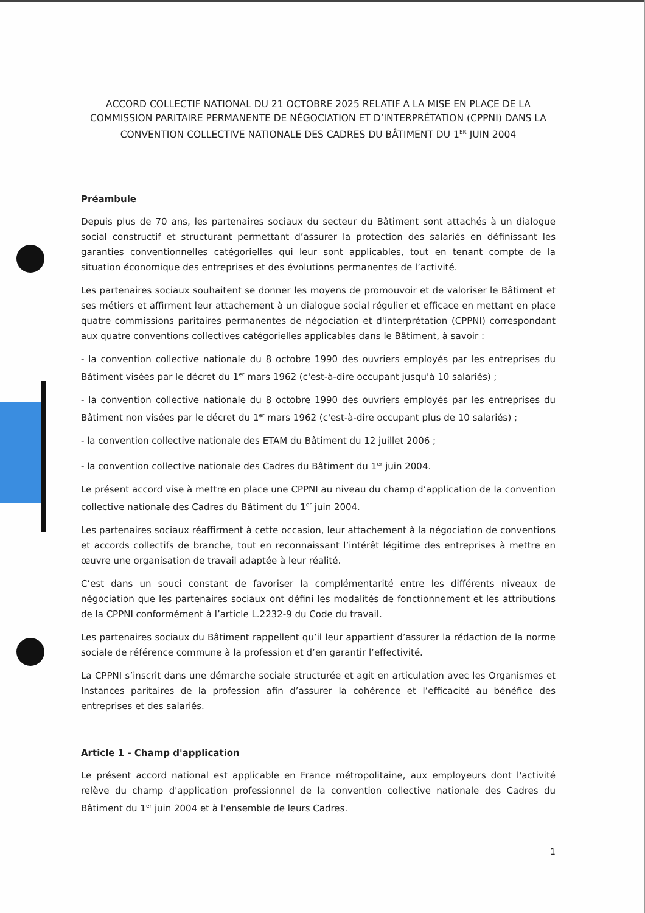ACCORD COLLECTIF NATIONAL DU 21 OCTOBRE 2025 RELATIF A LA MISE EN PLACE DE LA COMMISSION PARITAIRE PERMANENTE DE NÉGOCIATION ET D’INTERPRÉTATION (CPPNI) DANS LA CONVENTION COLLECTIVE NATIONALE DES CADRES DU BÂTIMENT DU 1<sup>ER</sup> JUIN 2004
Préambule
Depuis plus de 70 ans, les partenaires sociaux du secteur du Bâtiment sont attachés à un dialogue social constructif et structurant permettant d’assurer la protection des salariés en définissant les garanties conventionnelles catégorielles qui leur sont applicables, tout en tenant compte de la situation économique des entreprises et des évolutions permanentes de l’activité.
Les partenaires sociaux souhaitent se donner les moyens de promouvoir et de valoriser le Bâtiment et ses métiers et affirment leur attachement à un dialogue social régulier et efficace en mettant en place quatre commissions paritaires permanentes de négociation et d'interprétation (CPPNI) correspondant aux quatre conventions collectives catégorielles applicables dans le Bâtiment, à savoir :
- la convention collective nationale du 8 octobre 1990 des ouvriers employés par les entreprises du Bâtiment visées par le décret du 1<sup>er</sup> mars 1962 (c'est-à-dire occupant jusqu'à 10 salariés) ;
- la convention collective nationale du 8 octobre 1990 des ouvriers employés par les entreprises du Bâtiment non visées par le décret du 1<sup>er</sup> mars 1962 (c'est-à-dire occupant plus de 10 salariés) ;
- la convention collective nationale des ETAM du Bâtiment du 12 juillet 2006 ;
- la convention collective nationale des Cadres du Bâtiment du 1<sup>er</sup> juin 2004.
Le présent accord vise à mettre en place une CPPNI au niveau du champ d’application de la convention collective nationale des Cadres du Bâtiment du 1<sup>er</sup> juin 2004.
Les partenaires sociaux réaffirment à cette occasion, leur attachement à la négociation de conventions et accords collectifs de branche, tout en reconnaissant l’intérêt légitime des entreprises à mettre en œuvre une organisation de travail adaptée à leur réalité.
C’est dans un souci constant de favoriser la complémentarité entre les différents niveaux de négociation que les partenaires sociaux ont défini les modalités de fonctionnement et les attributions de la CPPNI conformément à l’article L.2232-9 du Code du travail.
Les partenaires sociaux du Bâtiment rappellent qu’il leur appartient d’assurer la rédaction de la norme sociale de référence commune à la profession et d’en garantir l’effectivité.
La CPPNI s’inscrit dans une démarche sociale structurée et agit en articulation avec les Organismes et Instances paritaires de la profession afin d’assurer la cohérence et l’efficacité au bénéfice des entreprises et des salariés.
Article 1 - Champ d'application
Le présent accord national est applicable en France métropolitaine, aux employeurs dont l'activité relève du champ d'application professionnel de la convention collective nationale des Cadres du Bâtiment du 1<sup>er</sup> juin 2004 et à l'ensemble de leurs Cadres.
1